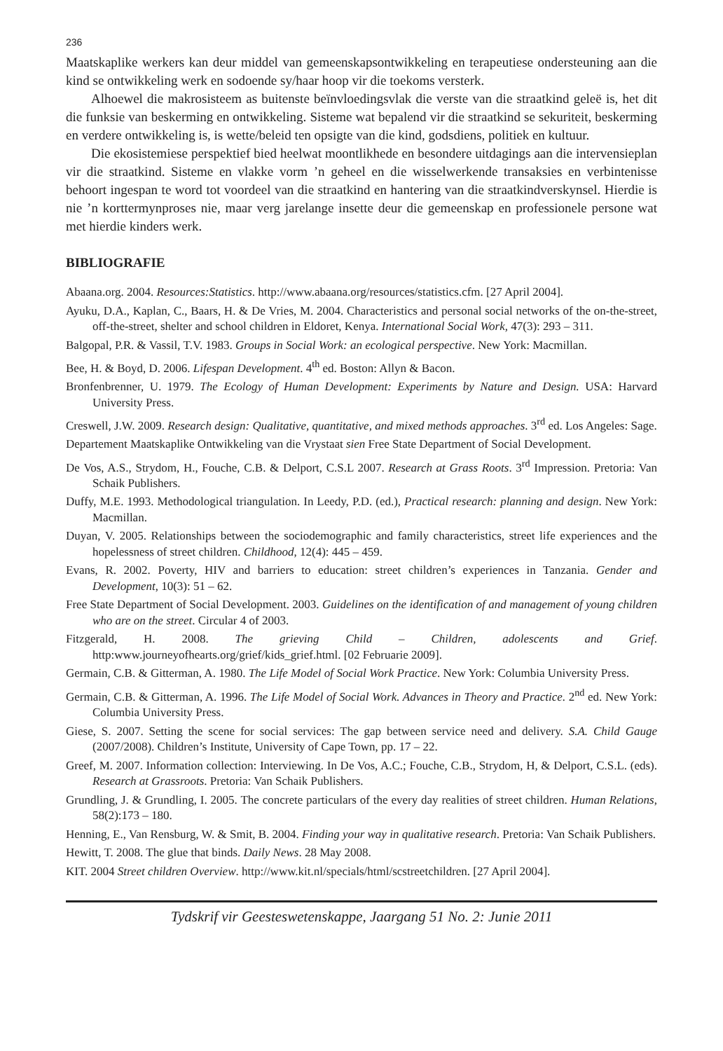236
Maatskaplike werkers kan deur middel van gemeenskapsontwikkeling en terapeutiese ondersteuning aan die kind se ontwikkeling werk en sodoende sy/haar hoop vir die toekoms versterk.
Alhoewel die makrosisteem as buitenste beïnvloedingsvlak die verste van die straatkind geleë is, het dit die funksie van beskerming en ontwikkeling. Sisteme wat bepalend vir die straatkind se sekuriteit, beskerming en verdere ontwikkeling is, is wette/beleid ten opsigte van die kind, godsdiens, politiek en kultuur.
Die ekosistemiese perspektief bied heelwat moontlikhede en besondere uitdagings aan die intervensieplan vir die straatkind. Sisteme en vlakke vorm ’n geheel en die wisselwerkende transaksies en verbintenisse behoort ingespan te word tot voordeel van die straatkind en hantering van die straatkindverskynsel. Hierdie is nie ’n korttermynproses nie, maar verg jarelange insette deur die gemeenskap en professionele persone wat met hierdie kinders werk.
BIBLIOGRAFIE
Abaana.org. 2004. Resources:Statistics. http://www.abaana.org/resources/statistics.cfm. [27 April 2004].
Ayuku, D.A., Kaplan, C., Baars, H. & De Vries, M. 2004. Characteristics and personal social networks of the on-the-street, off-the-street, shelter and school children in Eldoret, Kenya. International Social Work, 47(3): 293 – 311.
Balgopal, P.R. & Vassil, T.V. 1983. Groups in Social Work: an ecological perspective. New York: Macmillan.
Bee, H. & Boyd, D. 2006. Lifespan Development. 4<sup>th</sup> ed. Boston: Allyn & Bacon.
Bronfenbrenner, U. 1979. The Ecology of Human Development: Experiments by Nature and Design. USA: Harvard University Press.
Creswell, J.W. 2009. Research design: Qualitative, quantitative, and mixed methods approaches. 3<sup>rd</sup> ed. Los Angeles: Sage.
Departement Maatskaplike Ontwikkeling van die Vrystaat sien Free State Department of Social Development.
De Vos, A.S., Strydom, H., Fouche, C.B. & Delport, C.S.L 2007. Research at Grass Roots. 3<sup>rd</sup> Impression. Pretoria: Van Schaik Publishers.
Duffy, M.E. 1993. Methodological triangulation. In Leedy, P.D. (ed.), Practical research: planning and design. New York: Macmillan.
Duyan, V. 2005. Relationships between the sociodemographic and family characteristics, street life experiences and the hopelessness of street children. Childhood, 12(4): 445 – 459.
Evans, R. 2002. Poverty, HIV and barriers to education: street children’s experiences in Tanzania. Gender and Development, 10(3): 51 – 62.
Free State Department of Social Development. 2003. Guidelines on the identification of and management of young children who are on the street. Circular 4 of 2003.
Fitzgerald, H. 2008. The grieving Child – Children, adolescents and Grief. http:www.journeyofhearts.org/grief/kids_grief.html. [02 Februarie 2009].
Germain, C.B. & Gitterman, A. 1980. The Life Model of Social Work Practice. New York: Columbia University Press.
Germain, C.B. & Gitterman, A. 1996. The Life Model of Social Work. Advances in Theory and Practice. 2<sup>nd</sup> ed. New York: Columbia University Press.
Giese, S. 2007. Setting the scene for social services: The gap between service need and delivery. S.A. Child Gauge (2007/2008). Children’s Institute, University of Cape Town, pp. 17 – 22.
Greef, M. 2007. Information collection: Interviewing. In De Vos, A.C.; Fouche, C.B., Strydom, H, & Delport, C.S.L. (eds). Research at Grassroots. Pretoria: Van Schaik Publishers.
Grundling, J. & Grundling, I. 2005. The concrete particulars of the every day realities of street children. Human Relations, 58(2):173 – 180.
Henning, E., Van Rensburg, W. & Smit, B. 2004. Finding your way in qualitative research. Pretoria: Van Schaik Publishers.
Hewitt, T. 2008. The glue that binds. Daily News. 28 May 2008.
KIT. 2004 Street children Overview. http://www.kit.nl/specials/html/scstreetchildren. [27 April 2004].
Tydskrif vir Geesteswetenskappe, Jaargang 51 No. 2: Junie 2011